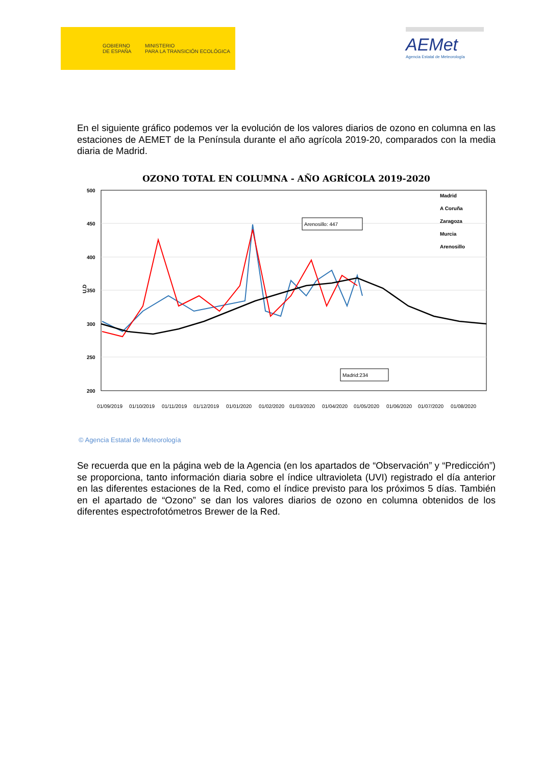GOBIERNO
DE ESPAÑA
MINISTERIO
PARA LA TRANSICIÓN ECOLÓGICA
AEMet
Agencia Estatal de Meteorología
En el siguiente gráfico podemos ver la evolución de los valores diarios de ozono en columna en las estaciones de AEMET de la Península durante el año agrícola 2019-20, comparados con la media diaria de Madrid.
OZONO TOTAL EN COLUMNA - AÑO AGRÍCOLA 2019-2020
500
450
400
350
300
250
200
U.D
Arenosillo: 447
Madrid:234
Madrid
A Coruña
Zaragoza
Murcia
Arenosillo
01/09/2019
01/10/2019
01/11/2019
01/12/2019
01/01/2020
01/02/2020
01/03/2020
01/04/2020
01/05/2020
01/06/2020
01/07/2020
01/08/2020
© Agencia Estatal de Meteorología
Se recuerda que en la página web de la Agencia (en los apartados de “Observación” y “Predicción”) se proporciona, tanto información diaria sobre el índice ultravioleta (UVI) registrado el día anterior en las diferentes estaciones de la Red, como el índice previsto para los próximos 5 días. También en el apartado de “Ozono” se dan los valores diarios de ozono en columna obtenidos de los diferentes espectrofotómetros Brewer de la Red.